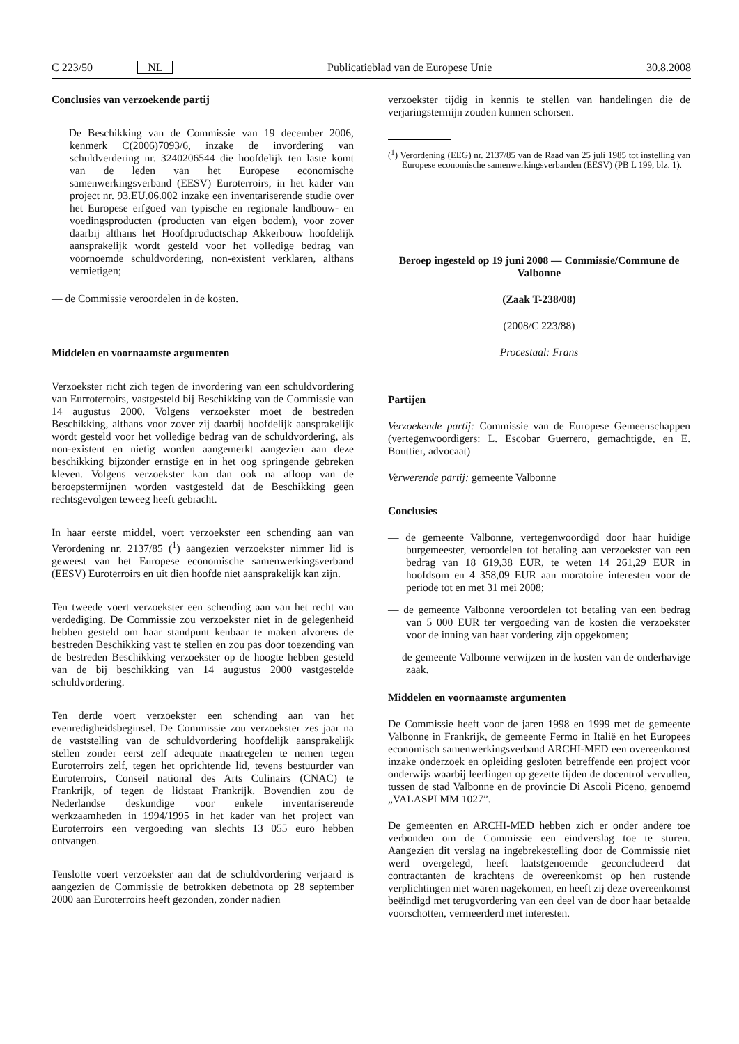C 223/50 NL Publicatieblad van de Europese Unie 30.8.2008
Conclusies van verzoekende partij
— De Beschikking van de Commissie van 19 december 2006, kenmerk C(2006)7093/6, inzake de invordering van schuldverdering nr. 3240206544 die hoofdelijk ten laste komt van de leden van het Europese economische samenwerkingsverband (EESV) Euroterroirs, in het kader van project nr. 93.EU.06.002 inzake een inventariserende studie over het Europese erfgoed van typische en regionale landbouw- en voedingsproducten (producten van eigen bodem), voor zover daarbij althans het Hoofdproductschap Akkerbouw hoofdelijk aansprakelijk wordt gesteld voor het volledige bedrag van voornoemde schuldvordering, non-existent verklaren, althans vernietigen;
— de Commissie veroordelen in de kosten.
Middelen en voornaamste argumenten
Verzoekster richt zich tegen de invordering van een schuldvordering van Eurroterroirs, vastgesteld bij Beschikking van de Commissie van 14 augustus 2000. Volgens verzoekster moet de bestreden Beschikking, althans voor zover zij daarbij hoofdelijk aansprakelijk wordt gesteld voor het volledige bedrag van de schuldvordering, als non-existent en nietig worden aangemerkt aangezien aan deze beschikking bijzonder ernstige en in het oog springende gebreken kleven. Volgens verzoekster kan dan ook na afloop van de beroepstermijnen worden vastgesteld dat de Beschikking geen rechtsgevolgen teweeg heeft gebracht.
In haar eerste middel, voert verzoekster een schending aan van Verordening nr. 2137/85 (<sup>1</sup>) aangezien verzoekster nimmer lid is geweest van het Europese economische samenwerkingsverband (EESV) Euroterroirs en uit dien hoofde niet aansprakelijk kan zijn.
Ten tweede voert verzoekster een schending aan van het recht van verdediging. De Commissie zou verzoekster niet in de gelegenheid hebben gesteld om haar standpunt kenbaar te maken alvorens de bestreden Beschikking vast te stellen en zou pas door toezending van de bestreden Beschikking verzoekster op de hoogte hebben gesteld van de bij beschikking van 14 augustus 2000 vastgestelde schuldvordering.
Ten derde voert verzoekster een schending aan van het evenredigheidsbeginsel. De Commissie zou verzoekster zes jaar na de vaststelling van de schuldvordering hoofdelijk aansprakelijk stellen zonder eerst zelf adequate maatregelen te nemen tegen Euroterroirs zelf, tegen het oprichtende lid, tevens bestuurder van Euroterroirs, Conseil national des Arts Culinairs (CNAC) te Frankrijk, of tegen de lidstaat Frankrijk. Bovendien zou de Nederlandse deskundige voor enkele inventariserende werkzaamheden in 1994/1995 in het kader van het project van Euroterroirs een vergoeding van slechts 13 055 euro hebben ontvangen.
Tenslotte voert verzoekster aan dat de schuldvordering verjaard is aangezien de Commissie de betrokken debetnota op 28 september 2000 aan Euroterroirs heeft gezonden, zonder nadien
verzoekster tijdig in kennis te stellen van handelingen die de verjaringstermijn zouden kunnen schorsen.
(<sup>1</sup>) Verordening (EEG) nr. 2137/85 van de Raad van 25 juli 1985 tot instelling van Europese economische samenwerkingsverbanden (EESV) (PB L 199, blz. 1).
Beroep ingesteld op 19 juni 2008 — Commissie/Commune de Valbonne
(Zaak T-238/08)
(2008/C 223/88)
Procestaal: Frans
Partijen
Verzoekende partij: Commissie van de Europese Gemeenschappen (vertegenwoordigers: L. Escobar Guerrero, gemachtigde, en E. Bouttier, advocaat)
Verwerende partij: gemeente Valbonne
Conclusies
— de gemeente Valbonne, vertegenwoordigd door haar huidige burgemeester, veroordelen tot betaling aan verzoekster van een bedrag van 18 619,38 EUR, te weten 14 261,29 EUR in hoofdsom en 4 358,09 EUR aan moratoire interesten voor de periode tot en met 31 mei 2008;
— de gemeente Valbonne veroordelen tot betaling van een bedrag van 5 000 EUR ter vergoeding van de kosten die verzoekster voor de inning van haar vordering zijn opgekomen;
— de gemeente Valbonne verwijzen in de kosten van de onderhavige zaak.
Middelen en voornaamste argumenten
De Commissie heeft voor de jaren 1998 en 1999 met de gemeente Valbonne in Frankrijk, de gemeente Fermo in Italië en het Europees economisch samenwerkingsverband ARCHI-MED een overeenkomst inzake onderzoek en opleiding gesloten betreffende een project voor onderwijs waarbij leerlingen op gezette tijden de docentrol vervullen, tussen de stad Valbonne en de provincie Di Ascoli Piceno, genoemd „VALASPI MM 1027”.
De gemeenten en ARCHI-MED hebben zich er onder andere toe verbonden om de Commissie een eindverslag toe te sturen. Aangezien dit verslag na ingebrekestelling door de Commissie niet werd overgelegd, heeft laatstgenoemde geconcludeerd dat contractanten de krachtens de overeenkomst op hen rustende verplichtingen niet waren nagekomen, en heeft zij deze overeenkomst beëindigd met terugvordering van een deel van de door haar betaalde voorschotten, vermeerderd met interesten.